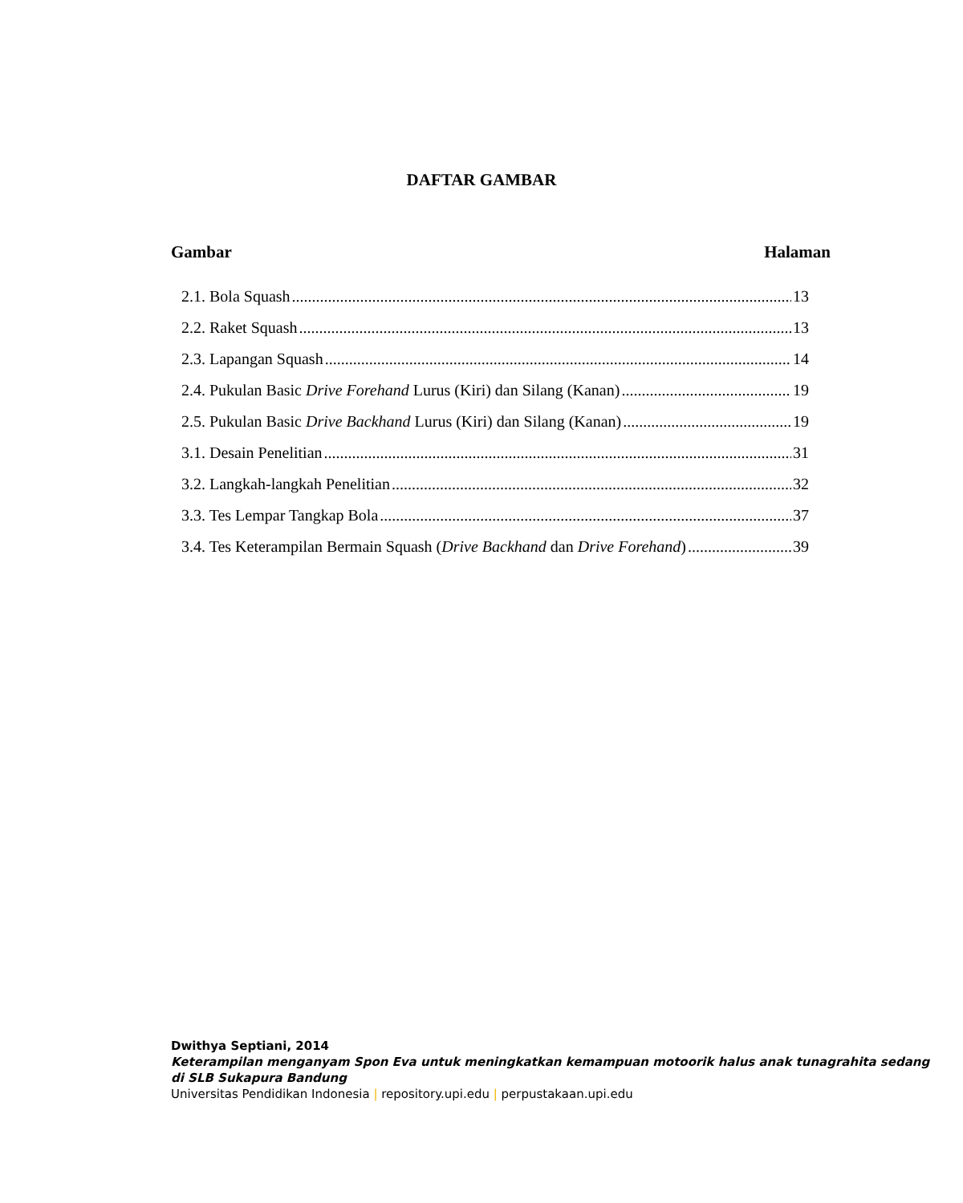DAFTAR GAMBAR
Gambar Halaman
2.1. Bola Squash 13
2.2. Raket Squash 13
2.3. Lapangan Squash 14
2.4. Pukulan Basic Drive Forehand Lurus (Kiri) dan Silang (Kanan) 19
2.5. Pukulan Basic Drive Backhand Lurus (Kiri) dan Silang (Kanan) 19
3.1. Desain Penelitian 31
3.2. Langkah-langkah Penelitian 32
3.3. Tes Lempar Tangkap Bola 37
3.4. Tes Keterampilan Bermain Squash (Drive Backhand dan Drive Forehand) 39
Dwithya Septiani, 2014
Keterampilan menganyam Spon Eva untuk meningkatkan kemampuan motoorik halus anak tunagrahita sedang di SLB Sukapura Bandung
Universitas Pendidikan Indonesia | repository.upi.edu | perpustakaan.upi.edu